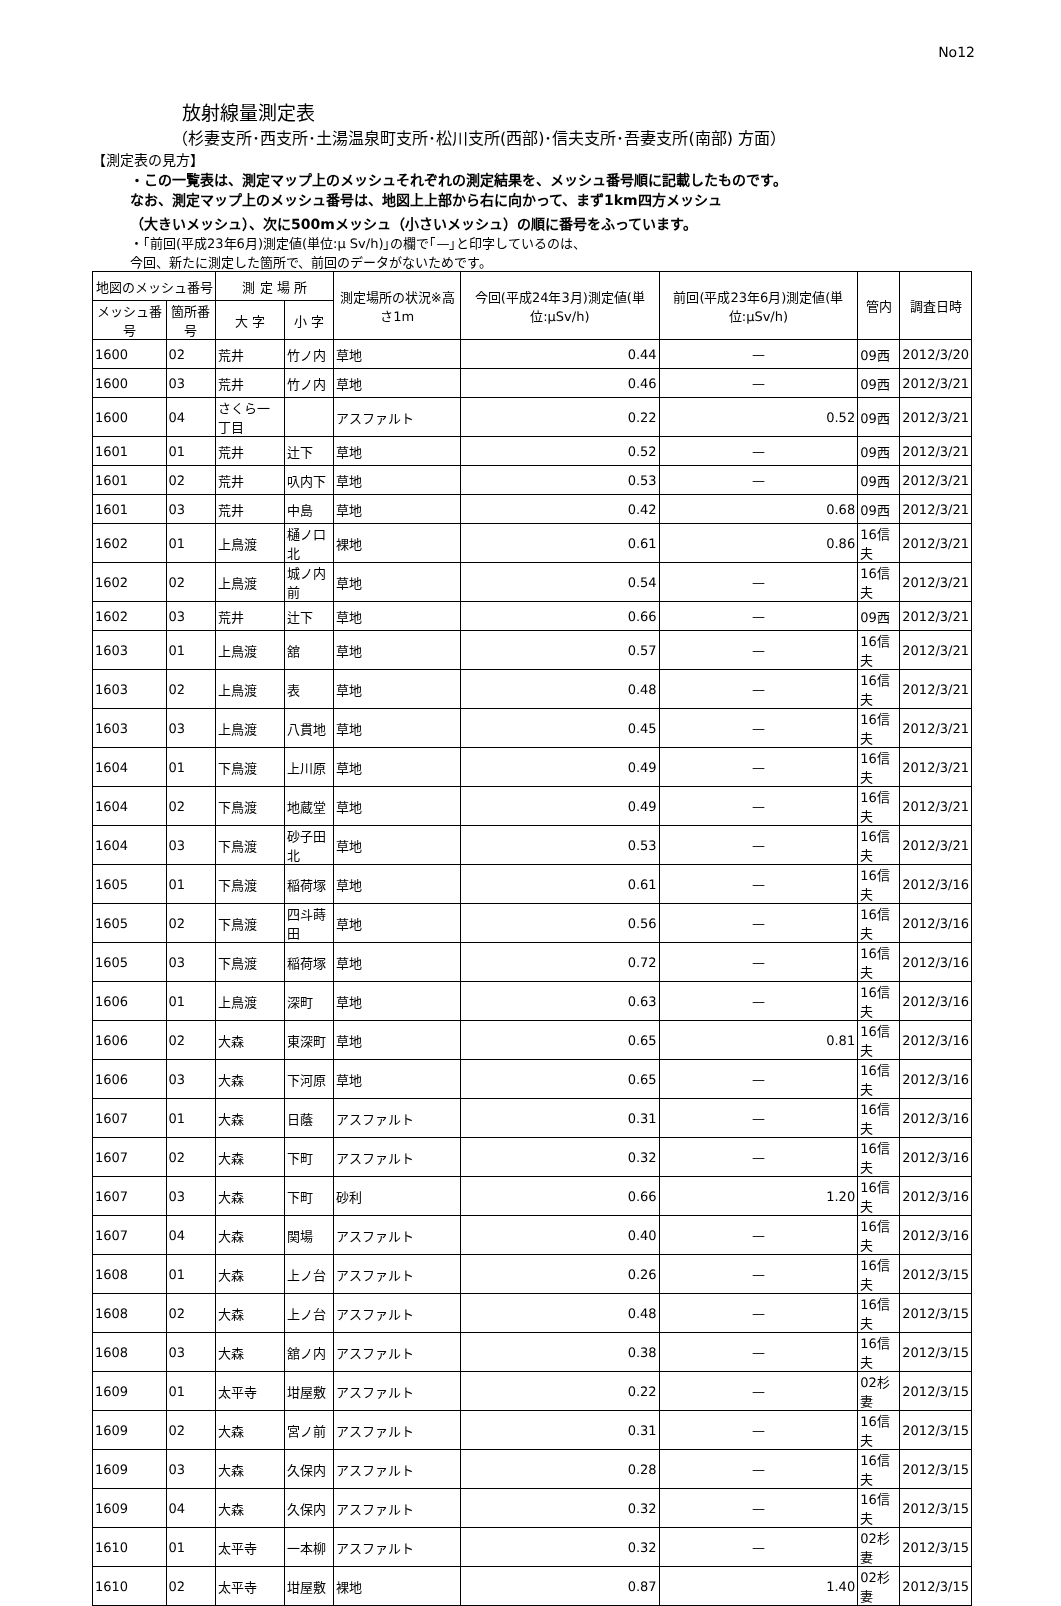No12
放射線量測定表
（杉妻支所･西支所･土湯温泉町支所･松川支所(西部)･信夫支所･吾妻支所(南部) 方面）
【測定表の見方】
・この一覧表は、測定マップ上のメッシュそれぞれの測定結果を、メッシュ番号順に記載したものです。
なお、測定マップ上のメッシュ番号は、地図上上部から右に向かって、まず1km四方メッシュ
（大きいメッシュ）、次に500mメッシュ（小さいメッシュ）の順に番号をふっています。
・｢前回(平成23年6月)測定値(単位:μ Sv/h)｣の欄で｢—｣と印字しているのは、
今回、新たに測定した箇所で、前回のデータがないためです。
| 地図のメッシュ番号 | | 測 定 場 所 | | 測定場所の状況※高さ1m | 今回(平成24年3月)測定値(単位:μSv/h) | 前回(平成23年6月)測定値(単位:μSv/h) | 管内 | 調査日時 |
| --- | --- | --- | --- | --- | --- | --- | --- | --- |
| メッシュ番号 | 箇所番号 | 大 字 | 小 字 | | | | | |
| 1600 | 02 | 荒井 | 竹ノ内 | 草地 | 0.44 | — | 09西 | 2012/3/20 |
| 1600 | 03 | 荒井 | 竹ノ内 | 草地 | 0.46 | — | 09西 | 2012/3/21 |
| 1600 | 04 | さくら一丁目 | | アスファルト | 0.22 | 0.52 | 09西 | 2012/3/21 |
| 1601 | 01 | 荒井 | 辻下 | 草地 | 0.52 | — | 09西 | 2012/3/21 |
| 1601 | 02 | 荒井 | 叺内下 | 草地 | 0.53 | — | 09西 | 2012/3/21 |
| 1601 | 03 | 荒井 | 中島 | 草地 | 0.42 | 0.68 | 09西 | 2012/3/21 |
| 1602 | 01 | 上鳥渡 | 樋ノ口北 | 裸地 | 0.61 | 0.86 | 16信夫 | 2012/3/21 |
| 1602 | 02 | 上鳥渡 | 城ノ内前 | 草地 | 0.54 | — | 16信夫 | 2012/3/21 |
| 1602 | 03 | 荒井 | 辻下 | 草地 | 0.66 | — | 09西 | 2012/3/21 |
| 1603 | 01 | 上鳥渡 | 舘 | 草地 | 0.57 | — | 16信夫 | 2012/3/21 |
| 1603 | 02 | 上鳥渡 | 表 | 草地 | 0.48 | — | 16信夫 | 2012/3/21 |
| 1603 | 03 | 上鳥渡 | 八貫地 | 草地 | 0.45 | — | 16信夫 | 2012/3/21 |
| 1604 | 01 | 下鳥渡 | 上川原 | 草地 | 0.49 | — | 16信夫 | 2012/3/21 |
| 1604 | 02 | 下鳥渡 | 地蔵堂 | 草地 | 0.49 | — | 16信夫 | 2012/3/21 |
| 1604 | 03 | 下鳥渡 | 砂子田北 | 草地 | 0.53 | — | 16信夫 | 2012/3/21 |
| 1605 | 01 | 下鳥渡 | 稲荷塚 | 草地 | 0.61 | — | 16信夫 | 2012/3/16 |
| 1605 | 02 | 下鳥渡 | 四斗蒔田 | 草地 | 0.56 | — | 16信夫 | 2012/3/16 |
| 1605 | 03 | 下鳥渡 | 稲荷塚 | 草地 | 0.72 | — | 16信夫 | 2012/3/16 |
| 1606 | 01 | 上鳥渡 | 深町 | 草地 | 0.63 | — | 16信夫 | 2012/3/16 |
| 1606 | 02 | 大森 | 東深町 | 草地 | 0.65 | 0.81 | 16信夫 | 2012/3/16 |
| 1606 | 03 | 大森 | 下河原 | 草地 | 0.65 | — | 16信夫 | 2012/3/16 |
| 1607 | 01 | 大森 | 日蔭 | アスファルト | 0.31 | — | 16信夫 | 2012/3/16 |
| 1607 | 02 | 大森 | 下町 | アスファルト | 0.32 | — | 16信夫 | 2012/3/16 |
| 1607 | 03 | 大森 | 下町 | 砂利 | 0.66 | 1.20 | 16信夫 | 2012/3/16 |
| 1607 | 04 | 大森 | 関場 | アスファルト | 0.40 | — | 16信夫 | 2012/3/16 |
| 1608 | 01 | 大森 | 上ノ台 | アスファルト | 0.26 | — | 16信夫 | 2012/3/15 |
| 1608 | 02 | 大森 | 上ノ台 | アスファルト | 0.48 | — | 16信夫 | 2012/3/15 |
| 1608 | 03 | 大森 | 舘ノ内 | アスファルト | 0.38 | — | 16信夫 | 2012/3/15 |
| 1609 | 01 | 太平寺 | 坩屋敷 | アスファルト | 0.22 | — | 02杉妻 | 2012/3/15 |
| 1609 | 02 | 大森 | 宮ノ前 | アスファルト | 0.31 | — | 16信夫 | 2012/3/15 |
| 1609 | 03 | 大森 | 久保内 | アスファルト | 0.28 | — | 16信夫 | 2012/3/15 |
| 1609 | 04 | 大森 | 久保内 | アスファルト | 0.32 | — | 16信夫 | 2012/3/15 |
| 1610 | 01 | 太平寺 | 一本柳 | アスファルト | 0.32 | — | 02杉妻 | 2012/3/15 |
| 1610 | 02 | 太平寺 | 坩屋敷 | 裸地 | 0.87 | 1.40 | 02杉妻 | 2012/3/15 |